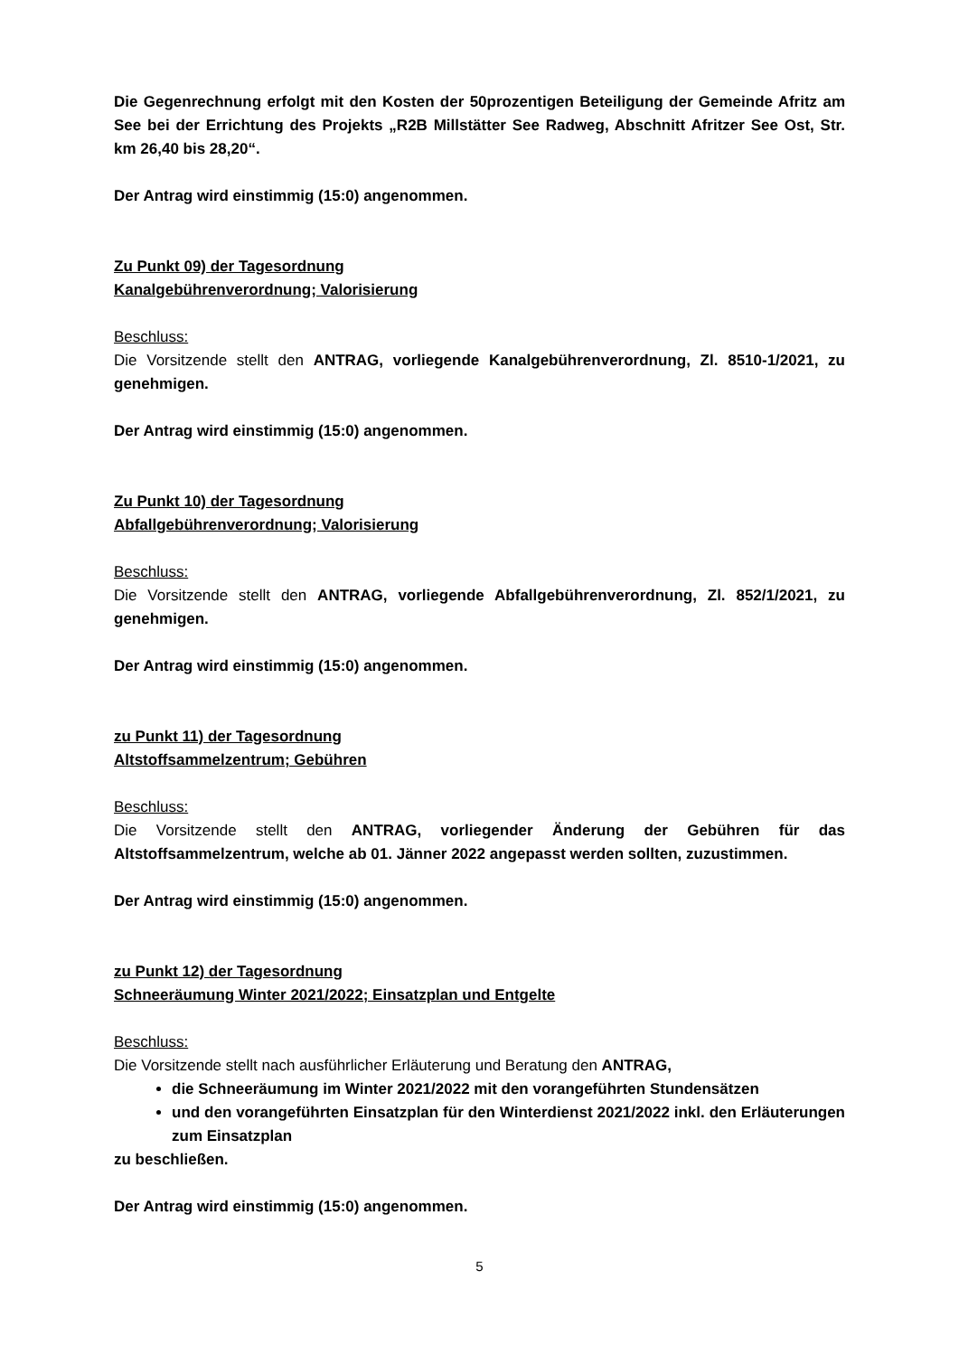Die Gegenrechnung erfolgt mit den Kosten der 50prozentigen Beteiligung der Gemeinde Afritz am See bei der Errichtung des Projekts „R2B Millstätter See Radweg, Abschnitt Afritzer See Ost, Str. km 26,40 bis 28,20“.
Der Antrag wird einstimmig (15:0) angenommen.
Zu Punkt 09) der Tagesordnung
Kanalgebührenverordnung; Valorisierung
Beschluss:
Die Vorsitzende stellt den ANTRAG, vorliegende Kanalgebührenverordnung, Zl. 8510-1/2021, zu genehmigen.
Der Antrag wird einstimmig (15:0) angenommen.
Zu Punkt 10) der Tagesordnung
Abfallgebührenverordnung; Valorisierung
Beschluss:
Die Vorsitzende stellt den ANTRAG, vorliegende Abfallgebührenverordnung, Zl. 852/1/2021, zu genehmigen.
Der Antrag wird einstimmig (15:0) angenommen.
zu Punkt 11) der Tagesordnung
Altstoffsammelzentrum; Gebühren
Beschluss:
Die Vorsitzende stellt den ANTRAG, vorliegender Änderung der Gebühren für das Altstoffsammelzentrum, welche ab 01. Jänner 2022 angepasst werden sollten, zuzustimmen.
Der Antrag wird einstimmig (15:0) angenommen.
zu Punkt 12) der Tagesordnung
Schneeräumung Winter 2021/2022; Einsatzplan und Entgelte
Beschluss:
Die Vorsitzende stellt nach ausführlicher Erläuterung und Beratung den ANTRAG,
die Schneeräumung im Winter 2021/2022 mit den vorangeführten Stundensätzen
und den vorangeführten Einsatzplan für den Winterdienst 2021/2022 inkl. den Erläuterungen zum Einsatzplan
zu beschließen.
Der Antrag wird einstimmig (15:0) angenommen.
5